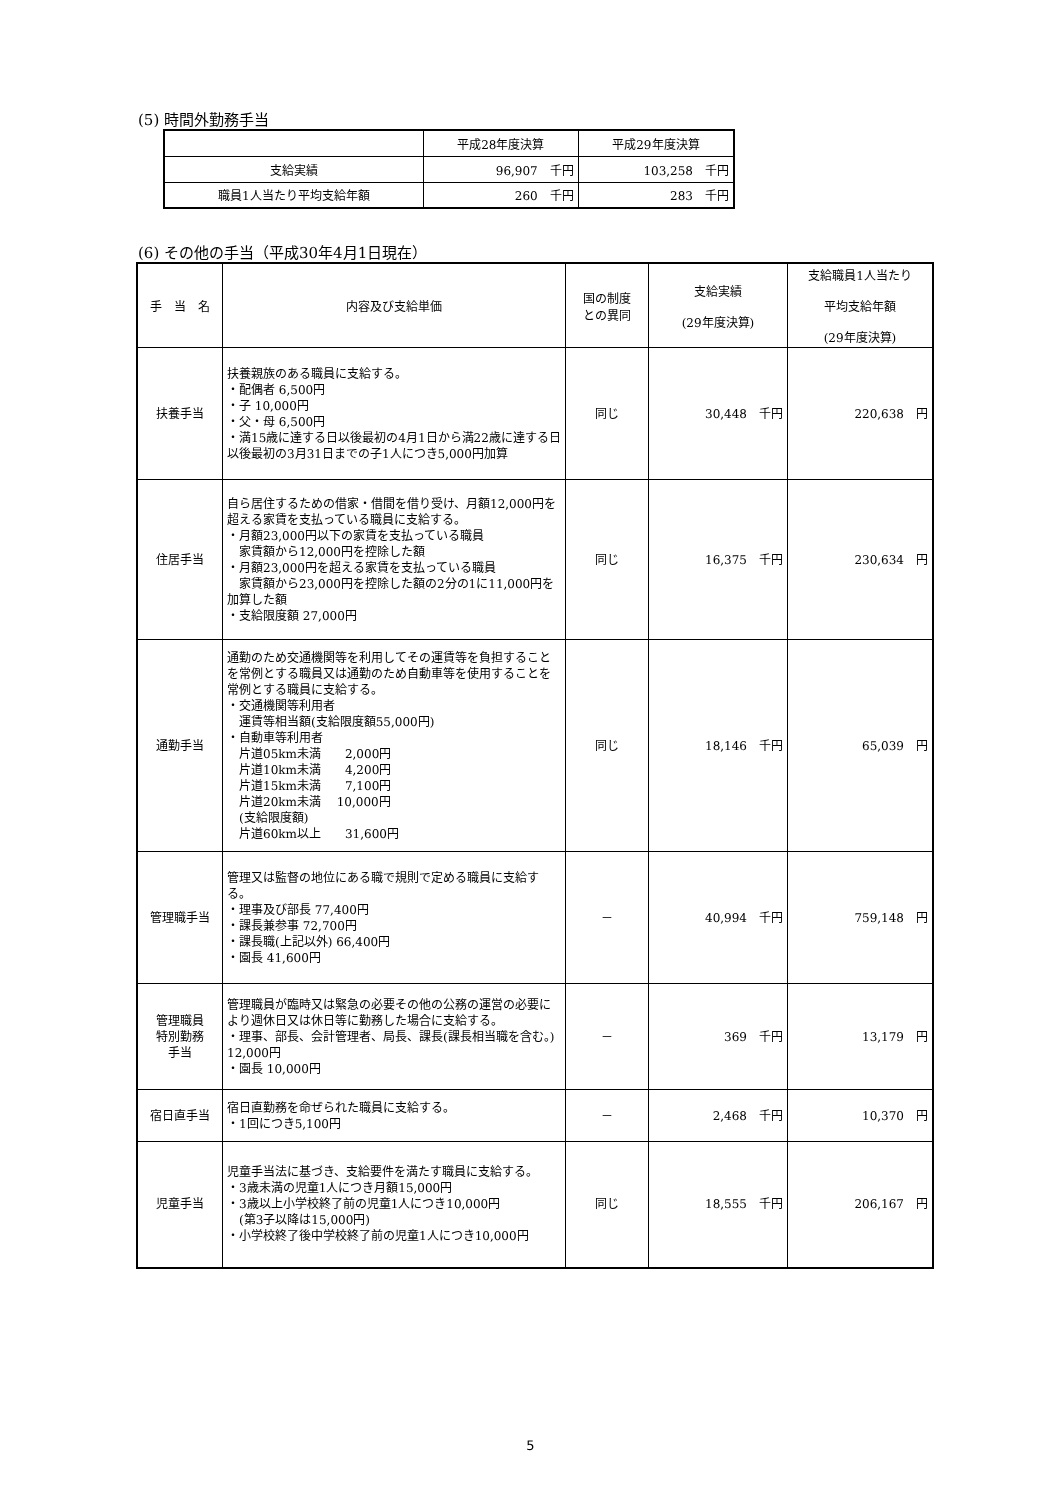(5) 時間外勤務手当
| | 平成28年度決算 | 平成29年度決算 |
| --- | --- | --- |
| 支給実績 | 96,907 千円 | 103,258 千円 |
| 職員1人当たり平均支給年額 | 260 千円 | 283 千円 |
(6) その他の手当（平成30年4月1日現在）
| 手 当 名 | 内容及び支給単価 | 国の制度 との異同 | 支給実績 (29年度決算) | 支給職員1人当たり 平均支給年額 (29年度決算) |
| --- | --- | --- | --- | --- |
| 扶養手当 | 扶養親族のある職員に支給する。 ・配偶者 6,500円 ・子 10,000円 ・父・母 6,500円 ・満15歳に達する日以後最初の4月1日から満22歳に達する日以後最初の3月31日までの子1人につき5,000円加算 | 同じ | 30,448 千円 | 220,638 円 |
| 住居手当 | 自ら居住するための借家・借間を借り受け、月額12,000円を超える家賃を支払っている職員に支給する。 ・月額23,000円以下の家賃を支払っている職員 家賃額から12,000円を控除した額 ・月額23,000円を超える家賃を支払っている職員 家賃額から23,000円を控除した額の2分の1に11,000円を加算した額 ・支給限度額 27,000円 | 同じ | 16,375 千円 | 230,634 円 |
| 通勤手当 | 通勤のため交通機関等を利用してその運賃等を負担することを常例とする職員又は通勤のため自動車等を使用することを常例とする職員に支給する。 ・交通機関等利用者 運賃等相当額(支給限度額55,000円) ・自動車等利用者 片道05km未満 2,000円 片道10km未満 4,200円 片道15km未満 7,100円 片道20km未満 10,000円 (支給限度額) 片道60km以上 31,600円 | 同じ | 18,146 千円 | 65,039 円 |
| 管理職手当 | 管理又は監督の地位にある職で規則で定める職員に支給する。 ・理事及び部長 77,400円 ・課長兼参事 72,700円 ・課長職(上記以外) 66,400円 ・園長 41,600円 | － | 40,994 千円 | 759,148 円 |
| 管理職員 特別勤務 手当 | 管理職員が臨時又は緊急の必要その他の公務の運営の必要により週休日又は休日等に勤務した場合に支給する。 ・理事、部長、会計管理者、局長、課長(課長相当職を含む。) 12,000円 ・園長 10,000円 | － | 369 千円 | 13,179 円 |
| 宿日直手当 | 宿日直勤務を命ぜられた職員に支給する。 ・1回につき5,100円 | － | 2,468 千円 | 10,370 円 |
| 児童手当 | 児童手当法に基づき、支給要件を満たす職員に支給する。 ・3歳未満の児童1人につき月額15,000円 ・3歳以上小学校終了前の児童1人につき10,000円 (第3子以降は15,000円) ・小学校終了後中学校終了前の児童1人につき10,000円 | 同じ | 18,555 千円 | 206,167 円 |
5